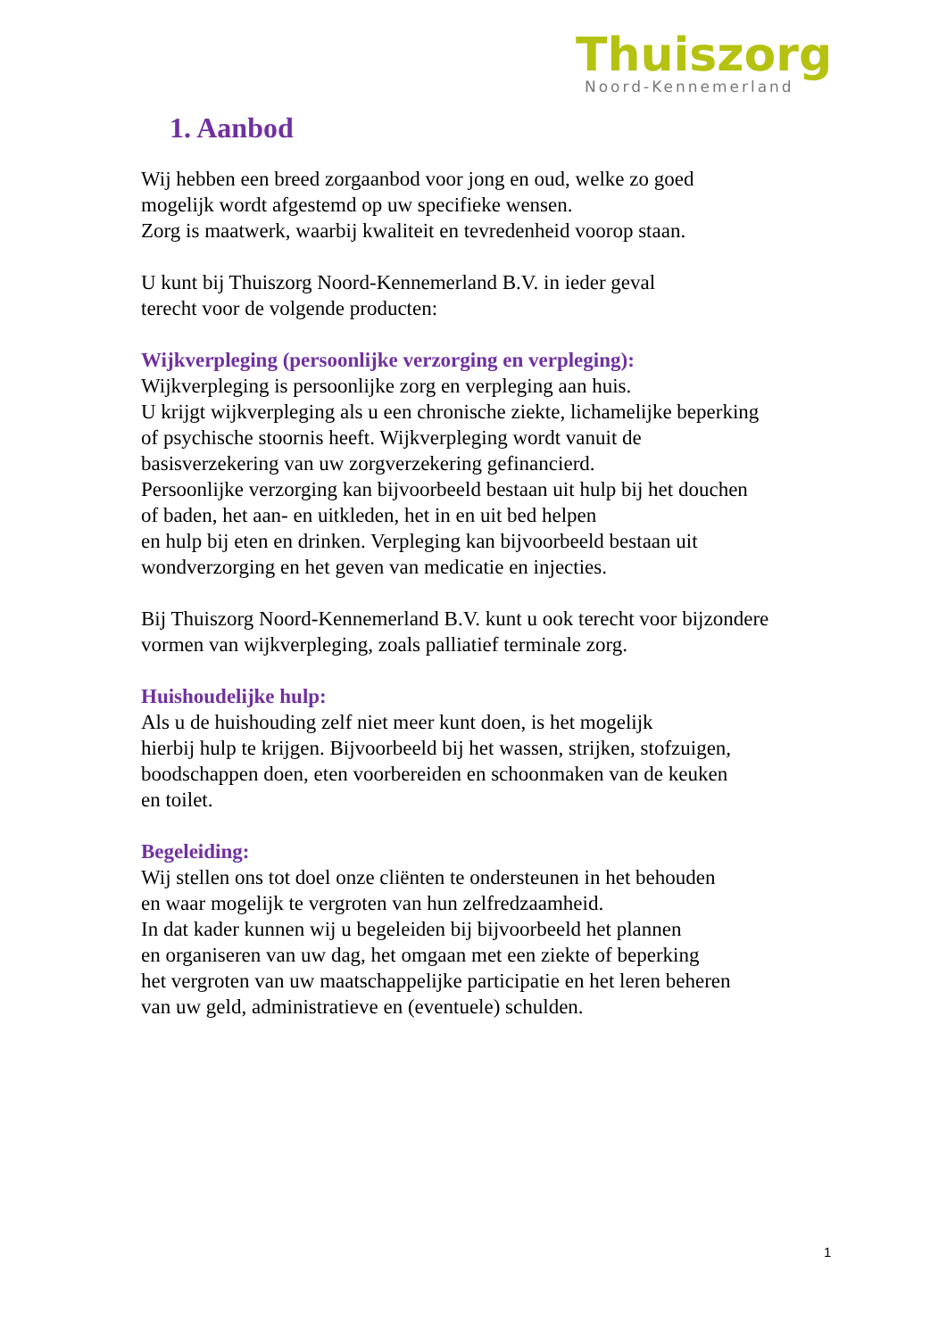Thuiszorg
Noord-Kennemerland
1. Aanbod
Wij hebben een breed zorgaanbod voor jong en oud, welke zo goed
mogelijk wordt afgestemd op uw specifieke wensen.
Zorg is maatwerk, waarbij kwaliteit en tevredenheid voorop staan.
U kunt bij Thuiszorg Noord-Kennemerland B.V. in ieder geval
terecht voor de volgende producten:
Wijkverpleging (persoonlijke verzorging en verpleging):
Wijkverpleging is persoonlijke zorg en verpleging aan huis.
U krijgt wijkverpleging als u een chronische ziekte, lichamelijke beperking
of psychische stoornis heeft. Wijkverpleging wordt vanuit de
basisverzekering van uw zorgverzekering gefinancierd.
Persoonlijke verzorging kan bijvoorbeeld bestaan uit hulp bij het douchen
of baden, het aan- en uitkleden, het in en uit bed helpen
en hulp bij eten en drinken. Verpleging kan bijvoorbeeld bestaan uit
wondverzorging en het geven van medicatie en injecties.
Bij Thuiszorg Noord-Kennemerland B.V. kunt u ook terecht voor bijzondere
vormen van wijkverpleging, zoals palliatief terminale zorg.
Huishoudelijke hulp:
Als u de huishouding zelf niet meer kunt doen, is het mogelijk
hierbij hulp te krijgen. Bijvoorbeeld bij het wassen, strijken, stofzuigen,
boodschappen doen, eten voorbereiden en schoonmaken van de keuken
en toilet.
Begeleiding:
Wij stellen ons tot doel onze cliënten te ondersteunen in het behouden
en waar mogelijk te vergroten van hun zelfredzaamheid.
In dat kader kunnen wij u begeleiden bij bijvoorbeeld het plannen
en organiseren van uw dag, het omgaan met een ziekte of beperking
het vergroten van uw maatschappelijke participatie en het leren beheren
van uw geld, administratieve en (eventuele) schulden.
1